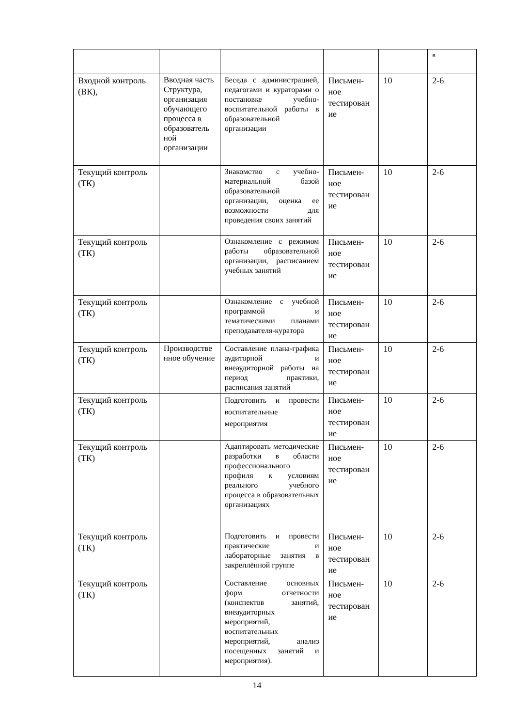| | | | | | в |
| Входной контроль (ВК), | Вводная часть Структура, организация обучающего процесса в образователь ной организации | Беседа с администрацией, педагогами и кураторами о постановке учебно-воспитательной работы в образовательной организации | Письмен-ное тестирован ие | 10 | 2-6 |
| Текущий контроль (ТК) | | Знакомство с учебно-материальной базой образовательной организации, оценка ее возможности для проведения своих занятий | Письмен-ное тестирован ие | 10 | 2-6 |
| Текущий контроль (ТК) | | Ознакомление с режимом работы образовательной организации, расписанием учебных занятий | Письмен-ное тестирован ие | 10 | 2-6 |
| Текущий контроль (ТК) | | Ознакомление с учебной программой и тематическими планами преподавателя-куратора | Письмен-ное тестирован ие | 10 | 2-6 |
| Текущий контроль (ТК) | Производстве нное обучение | Составление плана-графика аудиторной и внеаудиторной работы на период практики, расписания занятий | Письмен-ное тестирован ие | 10 | 2-6 |
| Текущий контроль (ТК) | | Подготовить и провести воспитательные мероприятия | Письмен-ное тестирован ие | 10 | 2-6 |
| Текущий контроль (ТК) | | Адаптировать методические разработки в области профессионального профиля к условиям реального учебного процесса в образовательных организациях | Письмен-ное тестирован ие | 10 | 2-6 |
| Текущий контроль (ТК) | | Подготовить и провести практические и лабораторные занятия в закреплённой группе | Письмен-ное тестирован ие | 10 | 2-6 |
| Текущий контроль (ТК) | | Составление основных форм отчетности (конспектов занятий, внеаудиторных мероприятий, воспитательных мероприятий, анализ посещенных занятий и мероприятия). | Письмен-ное тестирован ие | 10 | 2-6 |
14